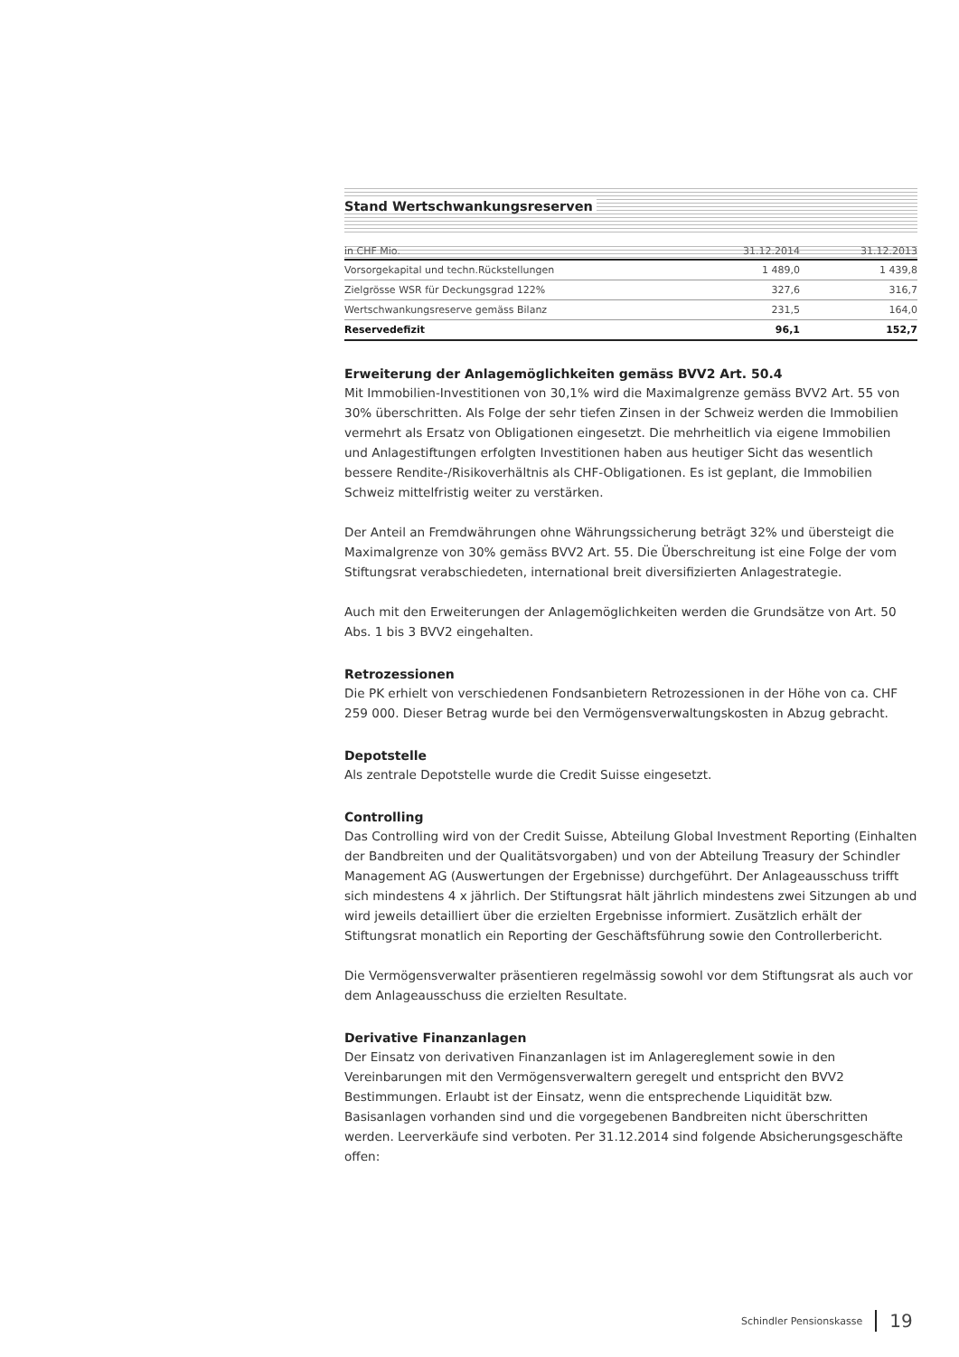Stand Wertschwankungsreserven
| in CHF Mio. | 31.12.2014 | 31.12.2013 |
| --- | --- | --- |
| Vorsorgekapital und techn.Rückstellungen | 1 489,0 | 1 439,8 |
| Zielgrösse WSR für Deckungsgrad 122% | 327,6 | 316,7 |
| Wertschwankungsreserve gemäss Bilanz | 231,5 | 164,0 |
| Reservedefizit | 96,1 | 152,7 |
Erweiterung der Anlagemöglichkeiten gemäss BVV2 Art. 50.4
Mit Immobilien-Investitionen von 30,1% wird die Maximalgrenze gemäss BVV2 Art. 55 von 30% überschritten. Als Folge der sehr tiefen Zinsen in der Schweiz werden die Immobilien vermehrt als Ersatz von Obligationen eingesetzt. Die mehrheitlich via eigene Immobilien und Anlagestiftungen erfolgten Investitionen haben aus heutiger Sicht das wesentlich bessere Rendite-/Risikoverhältnis als CHF-Obligationen. Es ist geplant, die Immobilien Schweiz mittelfristig weiter zu verstärken.
Der Anteil an Fremdwährungen ohne Währungssicherung beträgt 32% und übersteigt die Maximalgrenze von 30% gemäss BVV2 Art. 55. Die Überschreitung ist eine Folge der vom Stiftungsrat verabschiedeten, international breit diversifizierten Anlagestrategie.
Auch mit den Erweiterungen der Anlagemöglichkeiten werden die Grundsätze von Art. 50 Abs. 1 bis 3 BVV2 eingehalten.
Retrozessionen
Die PK erhielt von verschiedenen Fondsanbietern Retrozessionen in der Höhe von ca. CHF 259 000. Dieser Betrag wurde bei den Vermögensverwaltungskosten in Abzug gebracht.
Depotstelle
Als zentrale Depotstelle wurde die Credit Suisse eingesetzt.
Controlling
Das Controlling wird von der Credit Suisse, Abteilung Global Investment Reporting (Einhalten der Bandbreiten und der Qualitätsvorgaben) und von der Abteilung Treasury der Schindler Management AG (Auswertungen der Ergebnisse) durchgeführt. Der Anlageausschuss trifft sich mindestens 4 x jährlich. Der Stiftungsrat hält jährlich mindestens zwei Sitzungen ab und wird jeweils detailliert über die erzielten Ergebnisse informiert. Zusätzlich erhält der Stiftungsrat monatlich ein Reporting der Geschäftsführung sowie den Controllerbericht.
Die Vermögensverwalter präsentieren regelmässig sowohl vor dem Stiftungsrat als auch vor dem Anlageausschuss die erzielten Resultate.
Derivative Finanzanlagen
Der Einsatz von derivativen Finanzanlagen ist im Anlagereglement sowie in den Vereinbarungen mit den Vermögensverwaltern geregelt und entspricht den BVV2 Bestimmungen. Erlaubt ist der Einsatz, wenn die entsprechende Liquidität bzw. Basisanlagen vorhanden sind und die vorgegebenen Bandbreiten nicht überschritten werden. Leerverkäufe sind verboten. Per 31.12.2014 sind folgende Absicherungsgeschäfte offen:
Schindler Pensionskasse 19